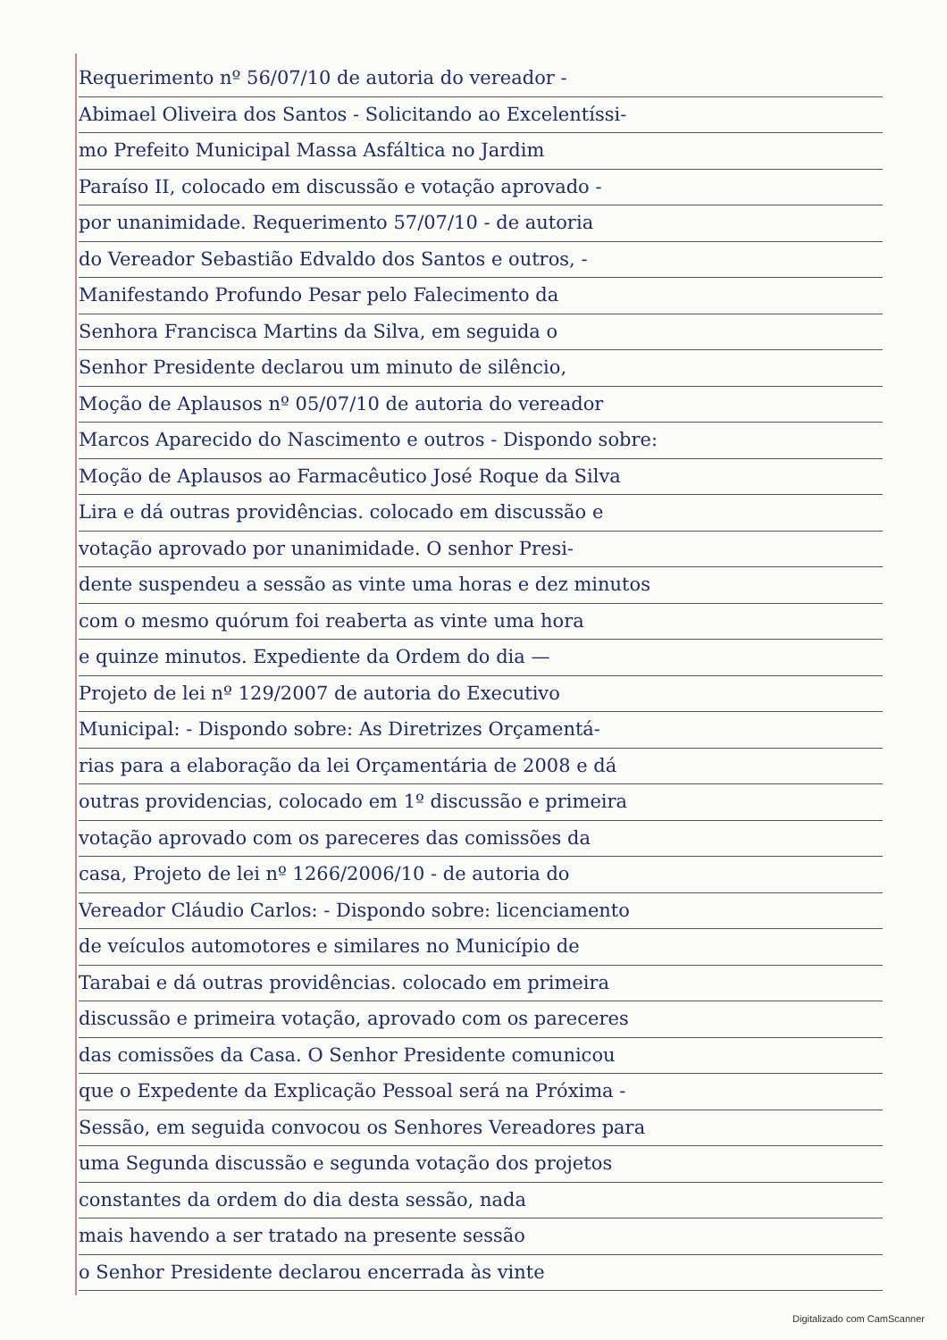Requerimento nº 56/07/10 de autoria do vereador -
Abimael Oliveira dos Santos - Solicitando ao Excelentíssi-
mo Prefeito Municipal Massa Asfáltica no Jardim
Paraíso II, colocado em discussão e votação aprovado -
por unanimidade. Requerimento 57/07/10 - de autoria
do Vereador Sebastião Edvaldo dos Santos e outros, -
Manifestando Profundo Pesar pelo Falecimento da
Senhora Francisca Martins da Silva, em seguida o
Senhor Presidente declarou um minuto de silêncio,
Moção de Aplausos nº 05/07/10 de autoria do vereador
Marcos Aparecido do Nascimento e outros - Dispondo sobre:
Moção de Aplausos ao Farmacêutico José Roque da Silva
Lira e dá outras providências. colocado em discussão e
votação aprovado por unanimidade. O senhor Presi-
dente suspendeu a sessão as vinte uma horas e dez minutos
com o mesmo quórum foi reaberta as vinte uma hora
e quinze minutos. Expediente da Ordem do dia —
Projeto de lei nº 129/2007 de autoria do Executivo
Municipal: - Dispondo sobre: As Diretrizes Orçamentá-
rias para a elaboração da lei Orçamentária de 2008 e dá
outras providencias, colocado em 1º discussão e primeira
votação aprovado com os pareceres das comissões da
casa, Projeto de lei nº 1266/2006/10 - de autoria do
Vereador Cláudio Carlos: - Dispondo sobre: licenciamento
de veículos automotores e similares no Município de
Tarabai e dá outras providências. colocado em primeira
discussão e primeira votação, aprovado com os pareceres
das comissões da Casa. O Senhor Presidente comunicou
que o Expedente da Explicação Pessoal será na Próxima -
Sessão, em seguida convocou os Senhores Vereadores para
uma Segunda discussão e segunda votação dos projetos
constantes da ordem do dia desta sessão, nada
mais havendo a ser tratado na presente sessão
o Senhor Presidente declarou encerrada às vinte
Digitalizado com CamScanner